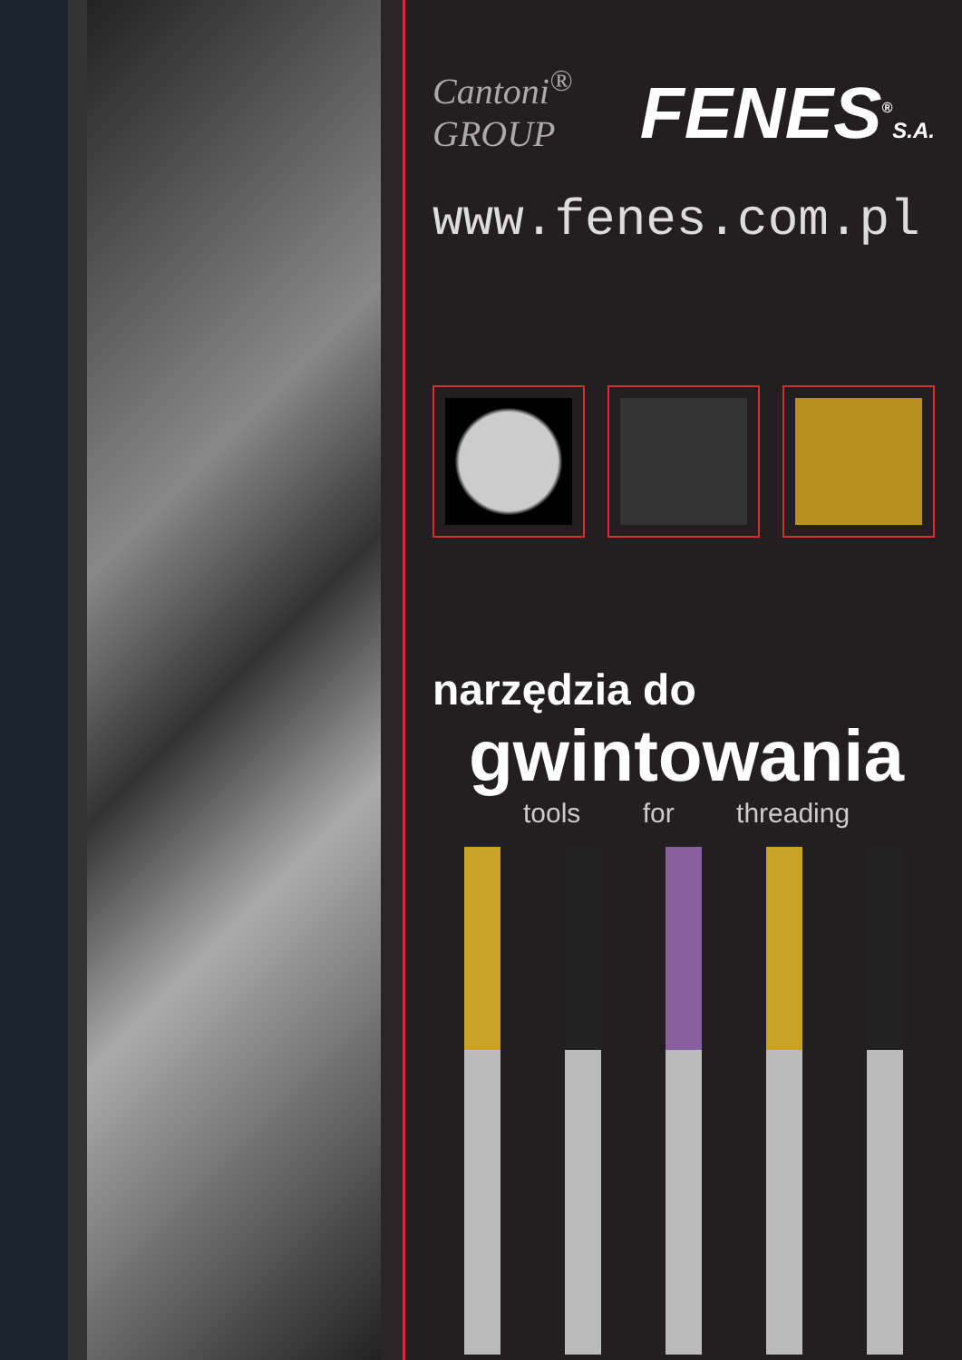Cantoni<sup>®</sup> GROUP FENES<sup>®</sup>S.A.
www.fenes.com.pl
narzędzia do
gwintowania
tools for threading